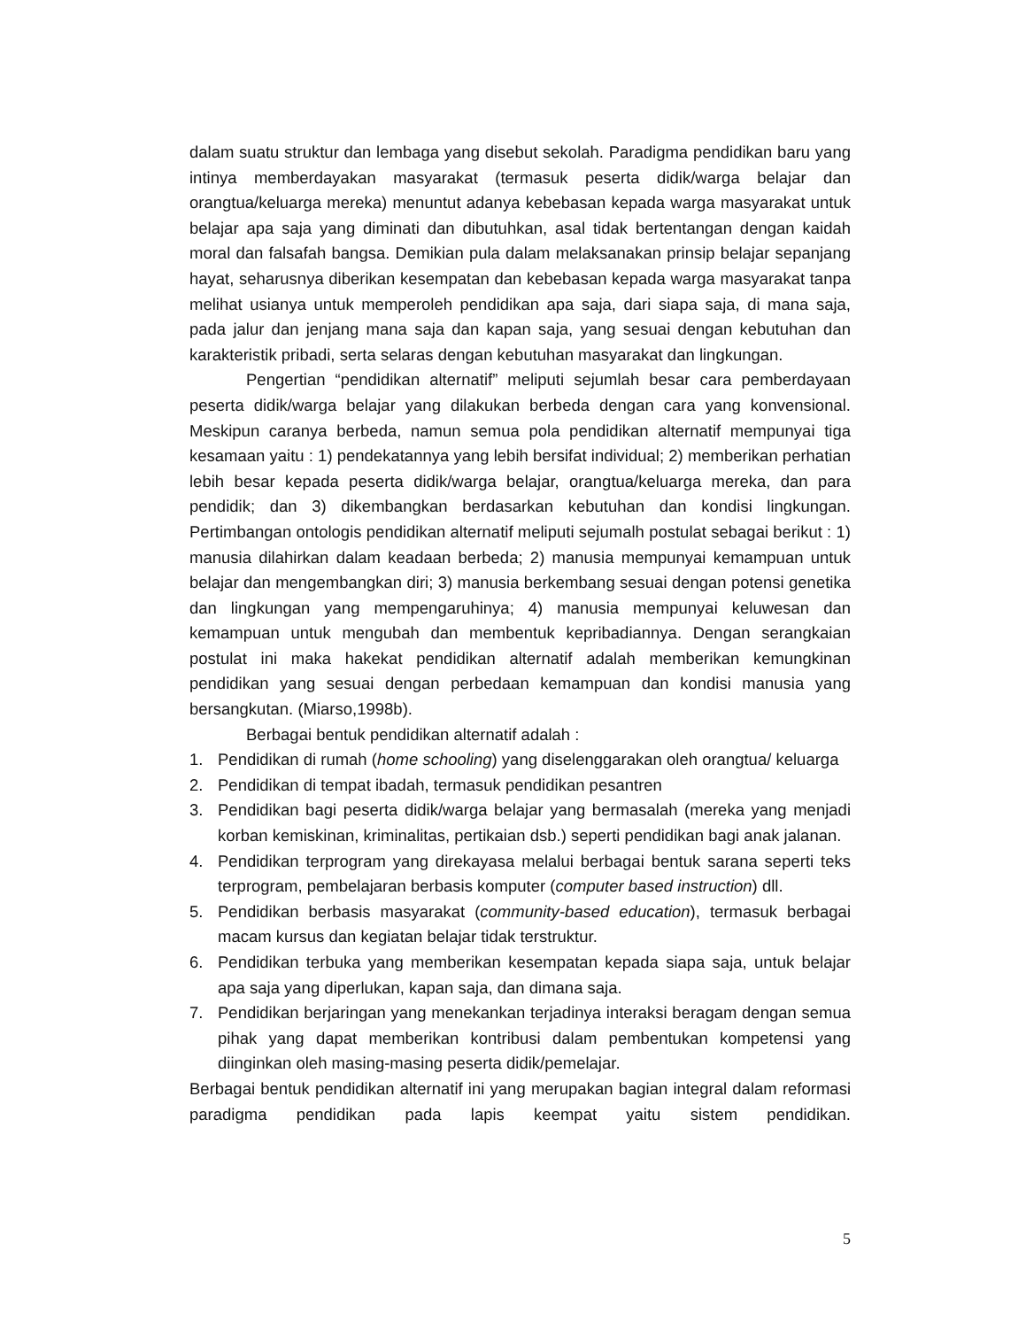dalam suatu struktur dan lembaga yang disebut sekolah. Paradigma pendidikan baru yang intinya memberdayakan masyarakat (termasuk peserta didik/warga belajar dan orangtua/keluarga mereka) menuntut adanya kebebasan kepada warga masyarakat untuk belajar apa saja yang diminati dan dibutuhkan, asal tidak bertentangan dengan kaidah moral dan falsafah bangsa. Demikian pula dalam melaksanakan prinsip belajar sepanjang hayat, seharusnya diberikan kesempatan dan kebebasan kepada warga masyarakat tanpa melihat usianya untuk memperoleh pendidikan apa saja, dari siapa saja, di mana saja, pada jalur dan jenjang mana saja dan kapan saja, yang sesuai dengan kebutuhan dan karakteristik pribadi, serta selaras dengan kebutuhan masyarakat dan lingkungan.
Pengertian “pendidikan alternatif” meliputi sejumlah besar cara pemberdayaan peserta didik/warga belajar yang dilakukan berbeda dengan cara yang konvensional. Meskipun caranya berbeda, namun semua pola pendidikan alternatif mempunyai tiga kesamaan yaitu : 1) pendekatannya yang lebih bersifat individual; 2) memberikan perhatian lebih besar kepada peserta didik/warga belajar, orangtua/keluarga mereka, dan para pendidik; dan 3) dikembangkan berdasarkan kebutuhan dan kondisi lingkungan. Pertimbangan ontologis pendidikan alternatif meliputi sejumalh postulat sebagai berikut : 1) manusia dilahirkan dalam keadaan berbeda; 2) manusia mempunyai kemampuan untuk belajar dan mengembangkan diri; 3) manusia berkembang sesuai dengan potensi genetika dan lingkungan yang mempengaruhinya; 4) manusia mempunyai keluwesan dan kemampuan untuk mengubah dan membentuk kepribadiannya. Dengan serangkaian postulat ini maka hakekat pendidikan alternatif adalah memberikan kemungkinan pendidikan yang sesuai dengan perbedaan kemampuan dan kondisi manusia yang bersangkutan. (Miarso,1998b).
Berbagai bentuk pendidikan alternatif adalah :
1. Pendidikan di rumah (home schooling) yang diselenggarakan oleh orangtua/ keluarga
2. Pendidikan di tempat ibadah, termasuk pendidikan pesantren
3. Pendidikan bagi peserta didik/warga belajar yang bermasalah (mereka yang menjadi korban kemiskinan, kriminalitas, pertikaian dsb.) seperti pendidikan bagi anak jalanan.
4. Pendidikan terprogram yang direkayasa melalui berbagai bentuk sarana seperti teks terprogram, pembelajaran berbasis komputer (computer based instruction) dll.
5. Pendidikan berbasis masyarakat (community-based education), termasuk berbagai macam kursus dan kegiatan belajar tidak terstruktur.
6. Pendidikan terbuka yang memberikan kesempatan kepada siapa saja, untuk belajar apa saja yang diperlukan, kapan saja, dan dimana saja.
7. Pendidikan berjaringan yang menekankan terjadinya interaksi beragam dengan semua pihak yang dapat memberikan kontribusi dalam pembentukan kompetensi yang diinginkan oleh masing-masing peserta didik/pemelajar.
Berbagai bentuk pendidikan alternatif ini yang merupakan bagian integral dalam reformasi paradigma pendidikan pada lapis keempat yaitu sistem pendidikan.
5